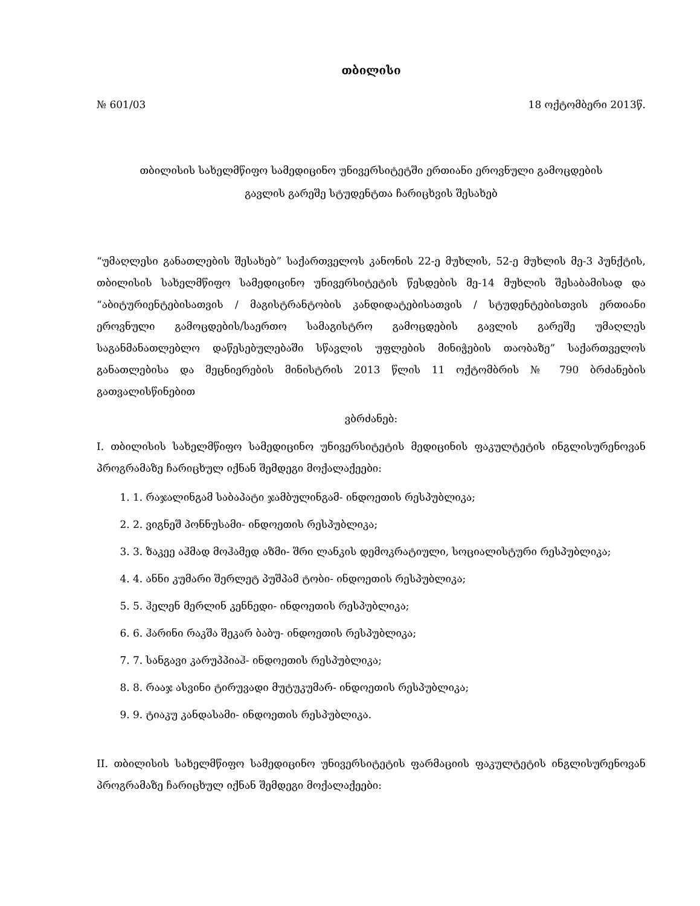თბილისი
№ 601/03 18 ოქტომბერი 2013წ.
თბილისის სახელმწიფო სამედიცინო უნივერსიტეტში ერთიანი ეროვნული გამოცდების
გავლის გარეშე სტუდენტთა ჩარიცხვის შესახებ
“უმაღლესი განათლების შესახებ” საქართველოს კანონის 22-ე მუხლის, 52-ე მუხლის მე-3 პუნქტის, თბილისის სახელმწიფო სამედიცინო უნივერსიტეტის წესდების მე-14 მუხლის შესაბამისად და “აბიტურიენტებისათვის / მაგისტრანტობის კანდიდატებისათვის / სტუდენტებისთვის ერთიანი ეროვნული გამოცდების/საერთო სამაგისტრო გამოცდების გავლის გარეშე უმაღლეს საგანმანათლებლო დაწესებულებაში სწავლის უფლების მინიჭების თაობაზე” საქართველოს განათლებისა და მეცნიერების მინისტრის 2013 წლის 11 ოქტომბრის № 790 ბრძანების გათვალისწინებით
ვბრძანებ:
I. თბილისის სახელმწიფო სამედიცინო უნივერსიტეტის მედიცინის ფაკულტეტის ინგლისურენოვან პროგრამაზე ჩარიცხულ იქნან შემდეგი მოქალაქეები:
1. 1. რაჯალინგამ საბაპატი ჯამბულინგამ- ინდოეთის რესპუბლიკა;
2. 2. ვიგნეშ პონნუსამი- ინდოეთის რესპუბლიკა;
3. 3. ზაკეე აჰმად მოჰამედ აზმი- შრი ლანკის დემოკრატიული, სოციალისტური რესპუბლიკა;
4. 4. ანნი კუმარი შერლეტ პუშპამ ტობი- ინდოეთის რესპუბლიკა;
5. 5. ჰელენ მერლინ კენნედი- ინდოეთის რესპუბლიკა;
6. 6. ჰარინი რაკშა შეკარ ბაბუ- ინდოეთის რესპუბლიკა;
7. 7. სანგავი კარუპპიაჰ- ინდოეთის რესპუბლიკა;
8. 8. რააჯ ასვინი ტირუვადი მუტუკუმარ- ინდოეთის რესპუბლიკა;
9. 9. ტიაკუ კანდასამი- ინდოეთის რესპუბლიკა.
II. თბილისის სახელმწიფო სამედიცინო უნივერსიტეტის ფარმაციის ფაკულტეტის ინგლისურენოვან პროგრამაზე ჩარიცხულ იქნან შემდეგი მოქალაქეები: